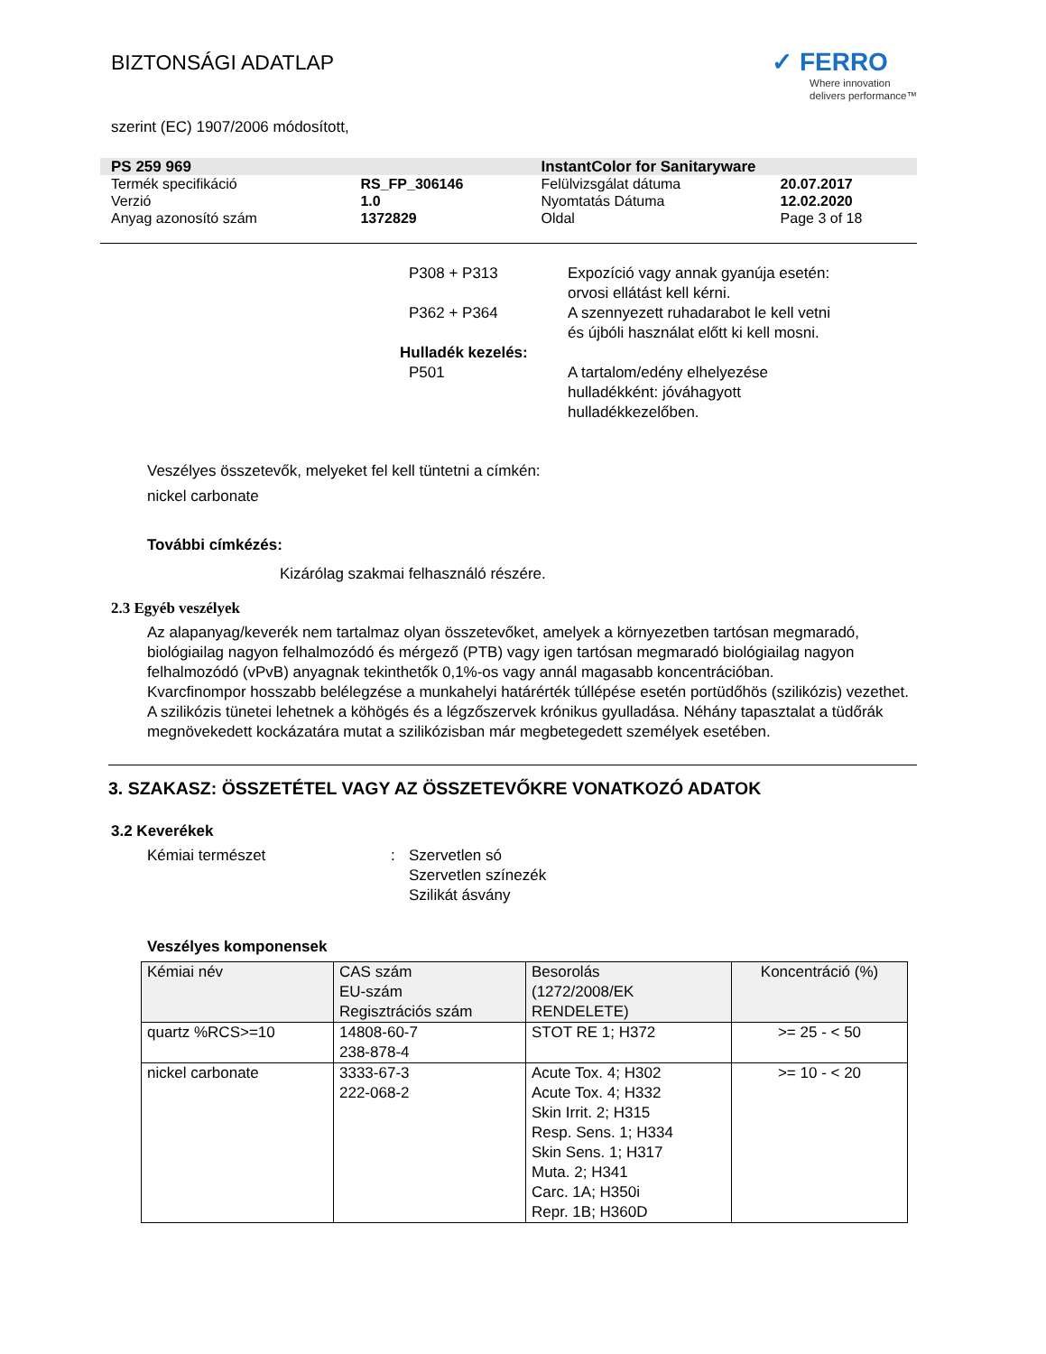BIZTONSÁGI ADATLAP
✓ FERRO
Where innovation
delivers performance™
szerint (EC) 1907/2006 módosított,
| PS 259 969 | | InstantColor for Sanitaryware | |
| Termék specifikáció | RS_FP_306146 | Felülvizsgálat dátuma | 20.07.2017 |
| Verzió | 1.0 | Nyomtatás Dátuma | 12.02.2020 |
| Anyag azonosító szám | 1372829 | Oldal | Page 3 of 18 |
P308 + P313 Expozíció vagy annak gyanúja esetén: orvosi ellátást kell kérni.
P362 + P364 A szennyezett ruhadarabot le kell vetni és újbóli használat előtt ki kell mosni.
Hulladék kezelés:
P501 A tartalom/edény elhelyezése hulladékként: jóváhagyott hulladékkezelőben.
Veszélyes összetevők, melyeket fel kell tüntetni a címkén:
nickel carbonate
További címkézés:
Kizárólag szakmai felhasználó részére.
2.3 Egyéb veszélyek
Az alapanyag/keverék nem tartalmaz olyan összetevőket, amelyek a környezetben tartósan megmaradó, biológiailag nagyon felhalmozódó és mérgező (PTB) vagy igen tartósan megmaradó biológiailag nagyon felhalmozódó (vPvB) anyagnak tekinthetők 0,1%-os vagy annál magasabb koncentrációban.
Kvarcfinompor hosszabb belélegzése a munkahelyi határérték túllépése esetén portüdőhös (szilikózis) vezethet. A szilikózis tünetei lehetnek a köhögés és a légzőszervek krónikus gyulladása. Néhány tapasztalat a tüdőrák megnövekedett kockázatára mutat a szilikózisban már megbetegedett személyek esetében.
3. SZAKASZ: ÖSSZETÉTEL VAGY AZ ÖSSZETEVŐKRE VONATKOZÓ ADATOK
3.2 Keverékek
Kémiai természet : Szervetlen só
Szervetlen színezék
Szilikát ásvány
Veszélyes komponensek
| Kémiai név | CAS szám EU-szám Regisztrációs szám | Besorolás (1272/2008/EK RENDELETE) | Koncentráció (%) |
| --- | --- | --- | --- |
| quartz %RCS>=10 | 14808-60-7 238-878-4 | STOT RE 1; H372 | >= 25 - < 50 |
| nickel carbonate | 3333-67-3 222-068-2 | Acute Tox. 4; H302 Acute Tox. 4; H332 Skin Irrit. 2; H315 Resp. Sens. 1; H334 Skin Sens. 1; H317 Muta. 2; H341 Carc. 1A; H350i Repr. 1B; H360D | >= 10 - < 20 |